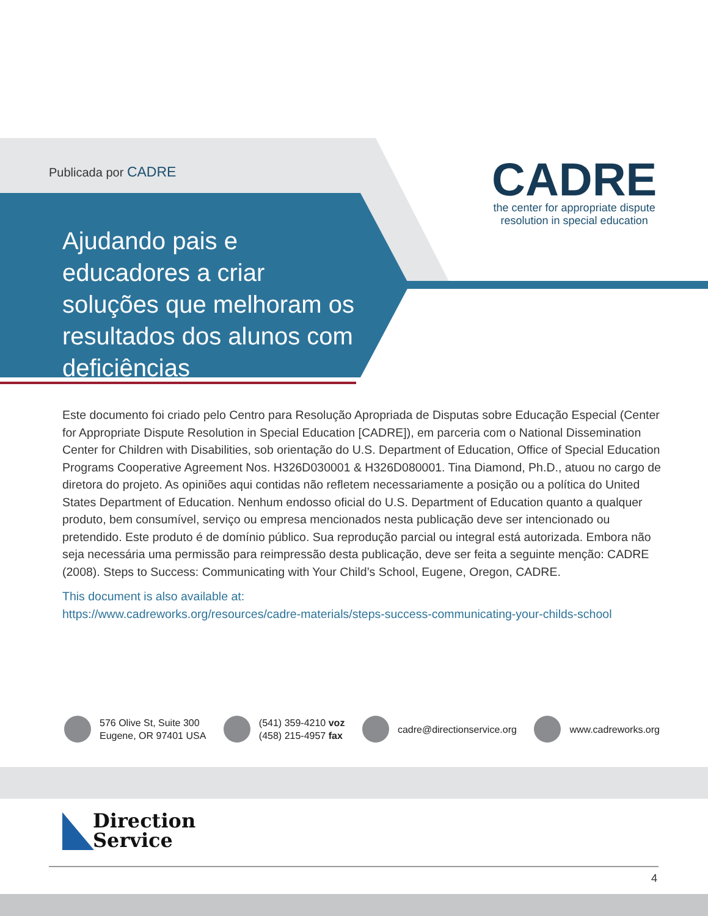Publicada por CADRE
CADRE
the center for appropriate dispute
resolution in special education
Ajudando pais e educadores a criar soluções que melhoram os resultados dos alunos com deficiências
Este documento foi criado pelo Centro para Resolução Apropriada de Disputas sobre Educação Especial (Center for Appropriate Dispute Resolution in Special Education [CADRE]), em parceria com o National Dissemination Center for Children with Disabilities, sob orientação do U.S. Department of Education, Office of Special Education Programs Cooperative Agreement Nos. H326D030001 & H326D080001. Tina Diamond, Ph.D., atuou no cargo de diretora do projeto. As opiniões aqui contidas não refletem necessariamente a posição ou a política do United States Department of Education. Nenhum endosso oficial do U.S. Department of Education quanto a qualquer produto, bem consumível, serviço ou empresa mencionados nesta publicação deve ser intencionado ou pretendido. Este produto é de domínio público. Sua reprodução parcial ou integral está autorizada. Embora não seja necessária uma permissão para reimpressão desta publicação, deve ser feita a seguinte menção: CADRE (2008). Steps to Success: Communicating with Your Child’s School, Eugene, Oregon, CADRE.
This document is also available at:
https://www.cadreworks.org/resources/cadre-materials/steps-success-communicating-your-childs-school
576 Olive St, Suite 300
Eugene, OR 97401 USA
(541) 359-4210 voz
(458) 215-4957 fax
cadre@directionservice.org www.cadreworks.org
Direction
Service
4